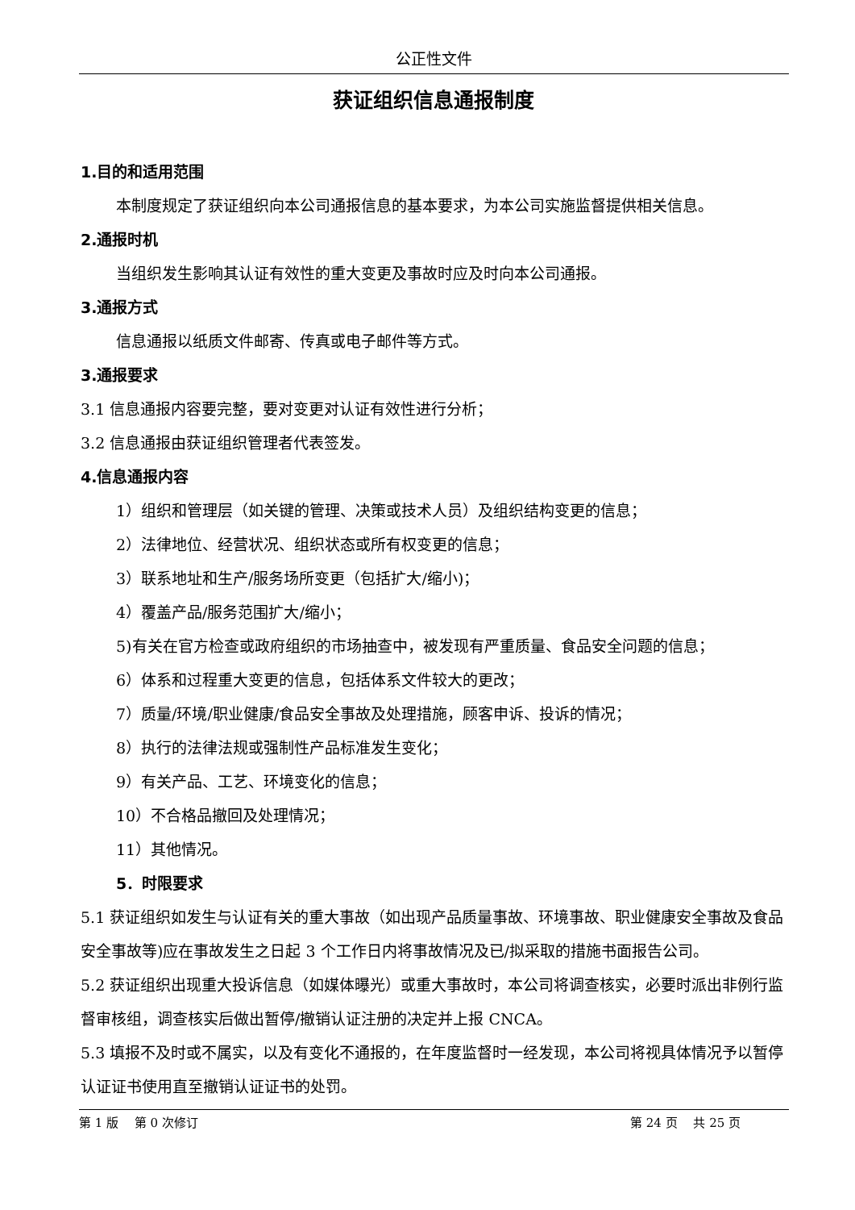公正性文件
获证组织信息通报制度
1.目的和适用范围
本制度规定了获证组织向本公司通报信息的基本要求，为本公司实施监督提供相关信息。
2.通报时机
当组织发生影响其认证有效性的重大变更及事故时应及时向本公司通报。
3.通报方式
信息通报以纸质文件邮寄、传真或电子邮件等方式。
3.通报要求
3.1 信息通报内容要完整，要对变更对认证有效性进行分析；
3.2 信息通报由获证组织管理者代表签发。
4.信息通报内容
1）组织和管理层（如关键的管理、决策或技术人员）及组织结构变更的信息；
2）法律地位、经营状况、组织状态或所有权变更的信息；
3）联系地址和生产/服务场所变更（包括扩大/缩小)；
4）覆盖产品/服务范围扩大/缩小；
5)有关在官方检查或政府组织的市场抽查中，被发现有严重质量、食品安全问题的信息；
6）体系和过程重大变更的信息，包括体系文件较大的更改；
7）质量/环境/职业健康/食品安全事故及处理措施，顾客申诉、投诉的情况；
8）执行的法律法规或强制性产品标准发生变化；
9）有关产品、工艺、环境变化的信息；
10）不合格品撤回及处理情况；
11）其他情况。
5．时限要求
5.1 获证组织如发生与认证有关的重大事故（如出现产品质量事故、环境事故、职业健康安全事故及食品安全事故等)应在事故发生之日起 3 个工作日内将事故情况及已/拟采取的措施书面报告公司。
5.2 获证组织出现重大投诉信息（如媒体曝光）或重大事故时，本公司将调查核实，必要时派出非例行监督审核组，调查核实后做出暂停/撤销认证注册的决定并上报 CNCA。
5.3 填报不及时或不属实，以及有变化不通报的，在年度监督时一经发现，本公司将视具体情况予以暂停认证证书使用直至撤销认证证书的处罚。
第 1 版　 第 0 次修订 第 24 页　 共 25 页